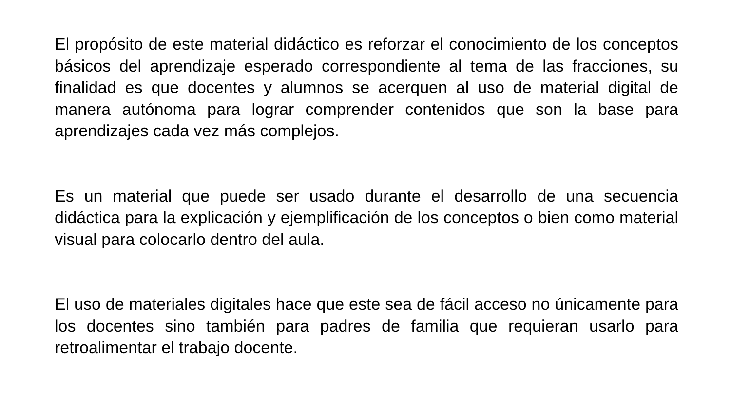El propósito de este material didáctico es reforzar el conocimiento de los conceptos básicos del aprendizaje esperado correspondiente al tema de las fracciones, su finalidad es que docentes y alumnos se acerquen al uso de material digital de manera autónoma para lograr comprender contenidos que son la base para aprendizajes cada vez más complejos.
Es un material que puede ser usado durante el desarrollo de una secuencia didáctica para la explicación y ejemplificación de los conceptos o bien como material visual para colocarlo dentro del aula.
El uso de materiales digitales hace que este sea de fácil acceso no únicamente para los docentes sino también para padres de familia que requieran usarlo para retroalimentar el trabajo docente.